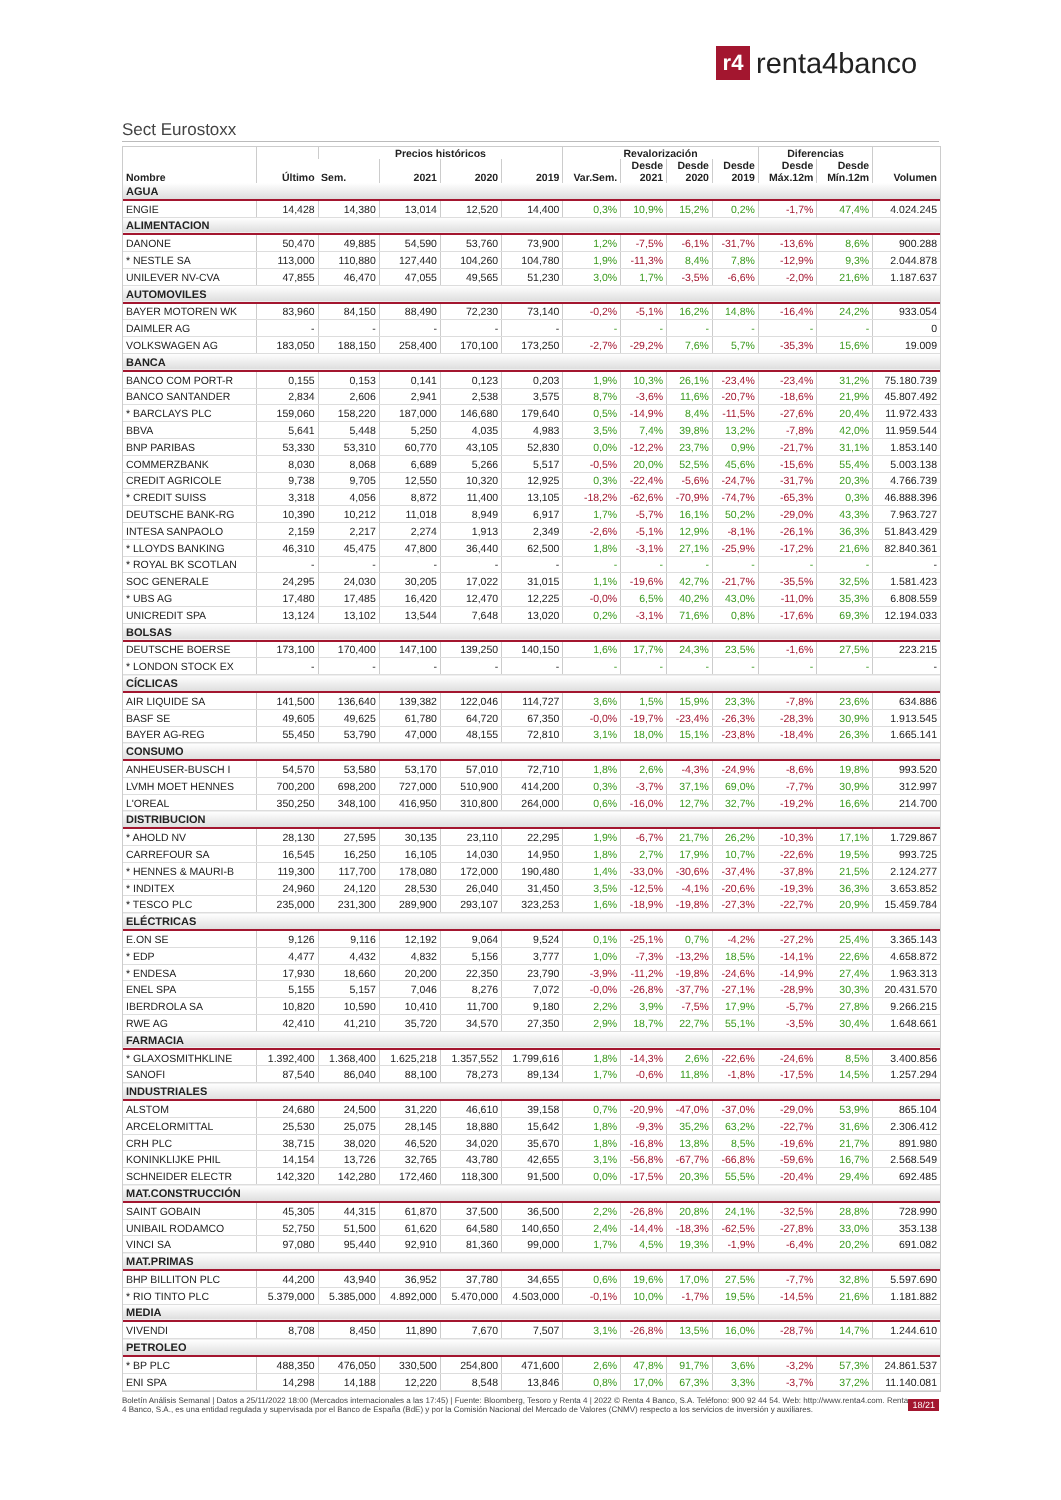r4
renta4banco
Sect Eurostoxx
| Nombre | Último | Precios históricos | | | | Revalorización | | | | Diferencias | | Volumen |
| --- | --- | --- | --- | --- | --- | --- | --- | --- | --- | --- | --- | --- |
| | | Sem. | 2021 | 2020 | 2019 | Var.Sem. | Desde 2021 | Desde 2020 | Desde 2019 | Desde Máx.12m | Desde Mín.12m | |
| AGUA | | | | | | | | | | | | |
| ENGIE | 14,428 | 14,380 | 13,014 | 12,520 | 14,400 | 0,3% | 10,9% | 15,2% | 0,2% | -1,7% | 47,4% | 4.024.245 |
| ALIMENTACION | | | | | | | | | | | | |
| DANONE | 50,470 | 49,885 | 54,590 | 53,760 | 73,900 | 1,2% | -7,5% | -6,1% | -31,7% | -13,6% | 8,6% | 900.288 |
| * NESTLE SA | 113,000 | 110,880 | 127,440 | 104,260 | 104,780 | 1,9% | -11,3% | 8,4% | 7,8% | -12,9% | 9,3% | 2.044.878 |
| UNILEVER NV-CVA | 47,855 | 46,470 | 47,055 | 49,565 | 51,230 | 3,0% | 1,7% | -3,5% | -6,6% | -2,0% | 21,6% | 1.187.637 |
| AUTOMOVILES | | | | | | | | | | | | |
| BAYER MOTOREN WK | 83,960 | 84,150 | 88,490 | 72,230 | 73,140 | -0,2% | -5,1% | 16,2% | 14,8% | -16,4% | 24,2% | 933.054 |
| DAIMLER AG | - | - | - | - | - | - | - | - | - | - | - | 0 |
| VOLKSWAGEN AG | 183,050 | 188,150 | 258,400 | 170,100 | 173,250 | -2,7% | -29,2% | 7,6% | 5,7% | -35,3% | 15,6% | 19.009 |
| BANCA | | | | | | | | | | | | |
| BANCO COM PORT-R | 0,155 | 0,153 | 0,141 | 0,123 | 0,203 | 1,9% | 10,3% | 26,1% | -23,4% | -23,4% | 31,2% | 75.180.739 |
| BANCO SANTANDER | 2,834 | 2,606 | 2,941 | 2,538 | 3,575 | 8,7% | -3,6% | 11,6% | -20,7% | -18,6% | 21,9% | 45.807.492 |
| * BARCLAYS PLC | 159,060 | 158,220 | 187,000 | 146,680 | 179,640 | 0,5% | -14,9% | 8,4% | -11,5% | -27,6% | 20,4% | 11.972.433 |
| BBVA | 5,641 | 5,448 | 5,250 | 4,035 | 4,983 | 3,5% | 7,4% | 39,8% | 13,2% | -7,8% | 42,0% | 11.959.544 |
| BNP PARIBAS | 53,330 | 53,310 | 60,770 | 43,105 | 52,830 | 0,0% | -12,2% | 23,7% | 0,9% | -21,7% | 31,1% | 1.853.140 |
| COMMERZBANK | 8,030 | 8,068 | 6,689 | 5,266 | 5,517 | -0,5% | 20,0% | 52,5% | 45,6% | -15,6% | 55,4% | 5.003.138 |
| CREDIT AGRICOLE | 9,738 | 9,705 | 12,550 | 10,320 | 12,925 | 0,3% | -22,4% | -5,6% | -24,7% | -31,7% | 20,3% | 4.766.739 |
| * CREDIT SUISS | 3,318 | 4,056 | 8,872 | 11,400 | 13,105 | -18,2% | -62,6% | -70,9% | -74,7% | -65,3% | 0,3% | 46.888.396 |
| DEUTSCHE BANK-RG | 10,390 | 10,212 | 11,018 | 8,949 | 6,917 | 1,7% | -5,7% | 16,1% | 50,2% | -29,0% | 43,3% | 7.963.727 |
| INTESA SANPAOLO | 2,159 | 2,217 | 2,274 | 1,913 | 2,349 | -2,6% | -5,1% | 12,9% | -8,1% | -26,1% | 36,3% | 51.843.429 |
| * LLOYDS BANKING | 46,310 | 45,475 | 47,800 | 36,440 | 62,500 | 1,8% | -3,1% | 27,1% | -25,9% | -17,2% | 21,6% | 82.840.361 |
| * ROYAL BK SCOTLAN | - | - | - | - | - | - | - | - | - | - | - | - |
| SOC GENERALE | 24,295 | 24,030 | 30,205 | 17,022 | 31,015 | 1,1% | -19,6% | 42,7% | -21,7% | -35,5% | 32,5% | 1.581.423 |
| * UBS AG | 17,480 | 17,485 | 16,420 | 12,470 | 12,225 | -0,0% | 6,5% | 40,2% | 43,0% | -11,0% | 35,3% | 6.808.559 |
| UNICREDIT SPA | 13,124 | 13,102 | 13,544 | 7,648 | 13,020 | 0,2% | -3,1% | 71,6% | 0,8% | -17,6% | 69,3% | 12.194.033 |
| BOLSAS | | | | | | | | | | | | |
| DEUTSCHE BOERSE | 173,100 | 170,400 | 147,100 | 139,250 | 140,150 | 1,6% | 17,7% | 24,3% | 23,5% | -1,6% | 27,5% | 223.215 |
| * LONDON STOCK EX | - | - | - | - | - | - | - | - | - | - | - | - |
| CÍCLICAS | | | | | | | | | | | | |
| AIR LIQUIDE SA | 141,500 | 136,640 | 139,382 | 122,046 | 114,727 | 3,6% | 1,5% | 15,9% | 23,3% | -7,8% | 23,6% | 634.886 |
| BASF SE | 49,605 | 49,625 | 61,780 | 64,720 | 67,350 | -0,0% | -19,7% | -23,4% | -26,3% | -28,3% | 30,9% | 1.913.545 |
| BAYER AG-REG | 55,450 | 53,790 | 47,000 | 48,155 | 72,810 | 3,1% | 18,0% | 15,1% | -23,8% | -18,4% | 26,3% | 1.665.141 |
| CONSUMO | | | | | | | | | | | | |
| ANHEUSER-BUSCH I | 54,570 | 53,580 | 53,170 | 57,010 | 72,710 | 1,8% | 2,6% | -4,3% | -24,9% | -8,6% | 19,8% | 993.520 |
| LVMH MOET HENNES | 700,200 | 698,200 | 727,000 | 510,900 | 414,200 | 0,3% | -3,7% | 37,1% | 69,0% | -7,7% | 30,9% | 312.997 |
| L'OREAL | 350,250 | 348,100 | 416,950 | 310,800 | 264,000 | 0,6% | -16,0% | 12,7% | 32,7% | -19,2% | 16,6% | 214.700 |
| DISTRIBUCION | | | | | | | | | | | | |
| * AHOLD NV | 28,130 | 27,595 | 30,135 | 23,110 | 22,295 | 1,9% | -6,7% | 21,7% | 26,2% | -10,3% | 17,1% | 1.729.867 |
| CARREFOUR SA | 16,545 | 16,250 | 16,105 | 14,030 | 14,950 | 1,8% | 2,7% | 17,9% | 10,7% | -22,6% | 19,5% | 993.725 |
| * HENNES & MAURI-B | 119,300 | 117,700 | 178,080 | 172,000 | 190,480 | 1,4% | -33,0% | -30,6% | -37,4% | -37,8% | 21,5% | 2.124.277 |
| * INDITEX | 24,960 | 24,120 | 28,530 | 26,040 | 31,450 | 3,5% | -12,5% | -4,1% | -20,6% | -19,3% | 36,3% | 3.653.852 |
| * TESCO PLC | 235,000 | 231,300 | 289,900 | 293,107 | 323,253 | 1,6% | -18,9% | -19,8% | -27,3% | -22,7% | 20,9% | 15.459.784 |
| ELÉCTRICAS | | | | | | | | | | | | |
| E.ON SE | 9,126 | 9,116 | 12,192 | 9,064 | 9,524 | 0,1% | -25,1% | 0,7% | -4,2% | -27,2% | 25,4% | 3.365.143 |
| * EDP | 4,477 | 4,432 | 4,832 | 5,156 | 3,777 | 1,0% | -7,3% | -13,2% | 18,5% | -14,1% | 22,6% | 4.658.872 |
| * ENDESA | 17,930 | 18,660 | 20,200 | 22,350 | 23,790 | -3,9% | -11,2% | -19,8% | -24,6% | -14,9% | 27,4% | 1.963.313 |
| ENEL SPA | 5,155 | 5,157 | 7,046 | 8,276 | 7,072 | -0,0% | -26,8% | -37,7% | -27,1% | -28,9% | 30,3% | 20.431.570 |
| IBERDROLA SA | 10,820 | 10,590 | 10,410 | 11,700 | 9,180 | 2,2% | 3,9% | -7,5% | 17,9% | -5,7% | 27,8% | 9.266.215 |
| RWE AG | 42,410 | 41,210 | 35,720 | 34,570 | 27,350 | 2,9% | 18,7% | 22,7% | 55,1% | -3,5% | 30,4% | 1.648.661 |
| FARMACIA | | | | | | | | | | | | |
| * GLAXOSMITHKLINE | 1.392,400 | 1.368,400 | 1.625,218 | 1.357,552 | 1.799,616 | 1,8% | -14,3% | 2,6% | -22,6% | -24,6% | 8,5% | 3.400.856 |
| SANOFI | 87,540 | 86,040 | 88,100 | 78,273 | 89,134 | 1,7% | -0,6% | 11,8% | -1,8% | -17,5% | 14,5% | 1.257.294 |
| INDUSTRIALES | | | | | | | | | | | | |
| ALSTOM | 24,680 | 24,500 | 31,220 | 46,610 | 39,158 | 0,7% | -20,9% | -47,0% | -37,0% | -29,0% | 53,9% | 865.104 |
| ARCELORMITTAL | 25,530 | 25,075 | 28,145 | 18,880 | 15,642 | 1,8% | -9,3% | 35,2% | 63,2% | -22,7% | 31,6% | 2.306.412 |
| CRH PLC | 38,715 | 38,020 | 46,520 | 34,020 | 35,670 | 1,8% | -16,8% | 13,8% | 8,5% | -19,6% | 21,7% | 891.980 |
| KONINKLIJKE PHIL | 14,154 | 13,726 | 32,765 | 43,780 | 42,655 | 3,1% | -56,8% | -67,7% | -66,8% | -59,6% | 16,7% | 2.568.549 |
| SCHNEIDER ELECTR | 142,320 | 142,280 | 172,460 | 118,300 | 91,500 | 0,0% | -17,5% | 20,3% | 55,5% | -20,4% | 29,4% | 692.485 |
| MAT.CONSTRUCCIÓN | | | | | | | | | | | | |
| SAINT GOBAIN | 45,305 | 44,315 | 61,870 | 37,500 | 36,500 | 2,2% | -26,8% | 20,8% | 24,1% | -32,5% | 28,8% | 728.990 |
| UNIBAIL RODAMCO | 52,750 | 51,500 | 61,620 | 64,580 | 140,650 | 2,4% | -14,4% | -18,3% | -62,5% | -27,8% | 33,0% | 353.138 |
| VINCI SA | 97,080 | 95,440 | 92,910 | 81,360 | 99,000 | 1,7% | 4,5% | 19,3% | -1,9% | -6,4% | 20,2% | 691.082 |
| MAT.PRIMAS | | | | | | | | | | | | |
| BHP BILLITON PLC | 44,200 | 43,940 | 36,952 | 37,780 | 34,655 | 0,6% | 19,6% | 17,0% | 27,5% | -7,7% | 32,8% | 5.597.690 |
| * RIO TINTO PLC | 5.379,000 | 5.385,000 | 4.892,000 | 5.470,000 | 4.503,000 | -0,1% | 10,0% | -1,7% | 19,5% | -14,5% | 21,6% | 1.181.882 |
| MEDIA | | | | | | | | | | | | |
| VIVENDI | 8,708 | 8,450 | 11,890 | 7,670 | 7,507 | 3,1% | -26,8% | 13,5% | 16,0% | -28,7% | 14,7% | 1.244.610 |
| PETROLEO | | | | | | | | | | | | |
| * BP PLC | 488,350 | 476,050 | 330,500 | 254,800 | 471,600 | 2,6% | 47,8% | 91,7% | 3,6% | -3,2% | 57,3% | 24.861.537 |
| ENI SPA | 14,298 | 14,188 | 12,220 | 8,548 | 13,846 | 0,8% | 17,0% | 67,3% | 3,3% | -3,7% | 37,2% | 11.140.081 |
Boletín Análisis Semanal | Datos a 25/11/2022 18:00 (Mercados internacionales a las 17:45) | Fuente: Bloomberg, Tesoro y Renta 4 | 2022 © Renta 4 Banco, S.A. Teléfono: 900 92 44 54. Web: http://www.renta4.com. Renta 4 Banco, S.A., es una entidad regulada y supervisada por el Banco de España (BdE) y por la Comisión Nacional del Mercado de Valores (CNMV) respecto a los servicios de inversión y auxiliares.
18/21